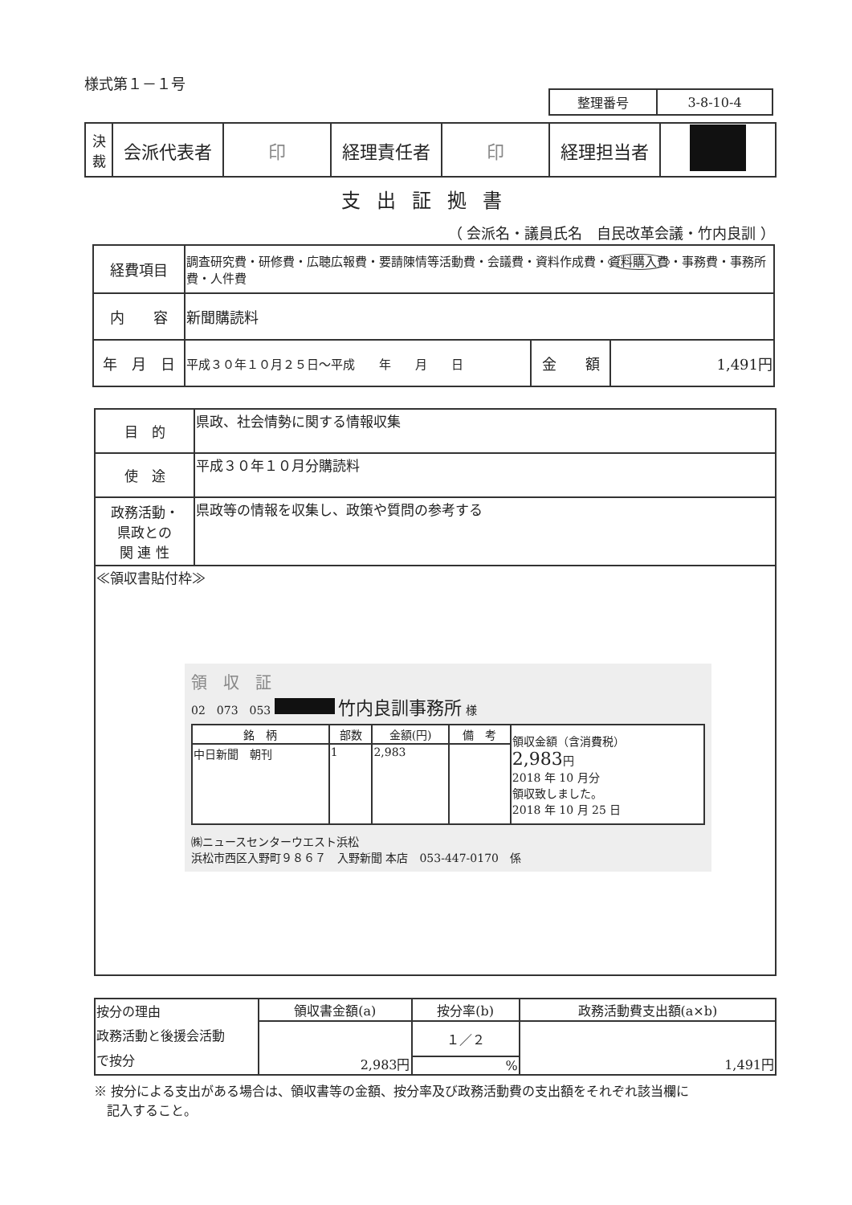様式第１－１号
| 整理番号 | 3-8-10-4 |
| 決 裁 | 会派代表者 | 印 | 経理責任者 | 印 | 経理担当者 | |
支出証拠書
（ 会派名・議員氏名　自民改革会議・竹内良訓 ）
| 経費項目 | 調査研究費・研修費・広聴広報費・要請陳情等活動費・会議費・資料作成費・ 資料購入費 ・事務費・事務所費・人件費 | | |
| 内 容 | 新聞購読料 | | |
| 年 月 日 | 平成３０年１０月２５日～平成 年 月 日 | 金 額 | 1,491円 |
| 目 的 | 県政、社会情勢に関する情報収集 |
| 使 途 | 平成３０年１０月分購読料 |
| 政務活動・ 県政との 関 連 性 | 県政等の情報を収集し、政策や質問の参考する |
| ≪領収書貼付枠≫ 領 収 証 02 073 053 竹内良訓事務所 様 / 銘 柄 / 部数 / 金額(円) / 備 考 / 領収金額（含消費税） 2,983 円 2018 年 10 月分 領収致しました。 2018 年 10 月 25 日 / / 中日新聞 朝刊 / 1 / 2,983 / / / ㈱ニュースセンターウエスト浜松 浜松市西区入野町９８６７ 入野新聞 本店 053-447-0170 係 | |
| 按分の理由 政務活動と後援会活動 で按分 | 領収書金額(a) | 按分率(b) | 政務活動費支出額(a×b) |
| | 2,983円 | １／２ | 1,491円 |
| | | % | |
※ 按分による支出がある場合は、領収書等の金額、按分率及び政務活動費の支出額をそれぞれ該当欄に
　記入すること。